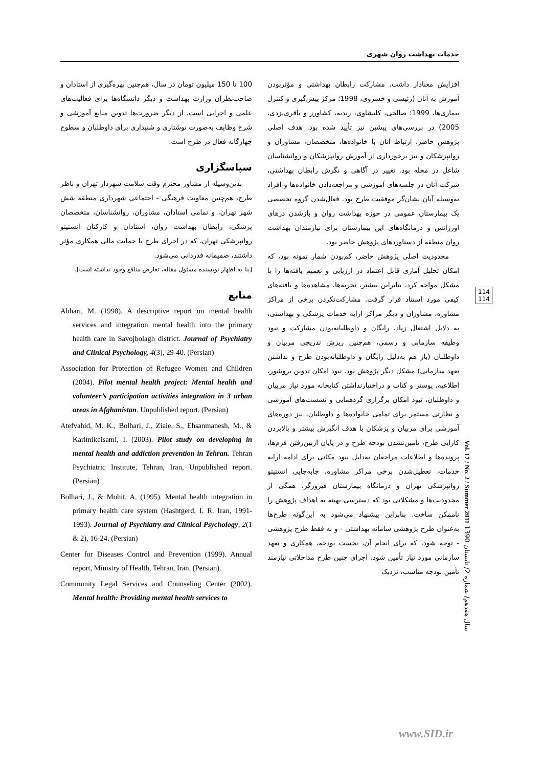خدمات بهداشت روان شهری
افزایش معنادار داشت. مشارکت رابطان بهداشتی و مؤثربودن آموزش به آنان (رئیسی و خسروی، 1998؛ مرکز پیش‌گیری و کنترل بیماری‌ها، 1999؛ صالحی، کلیشاوی، زندیه، کشاورز و باقری‌یزدی، 2005) در بررسی‌های پیشین نیز تأیید شده بود. هدف اصلی پژوهش حاضر، ارتباط آنان با خانواده‌ها، متخصصان، مشاوران و روانپزشکان و نیز برخورداری از آموزش روانپزشکان و روانشناسان شاغل در محله بود. تغییر در آگاهی و نگرش رابطان بهداشتی، شرکت آنان در جلسه‌های آموزشی و مراجعه‌دادن خانواده‌ها و افراد به‌وسیله آنان نشان‌گر موفقیت طرح بود. فعال‌شدن گروه تخصصی یک بیمارستان عمومی در حوزه بهداشت روان و بازشدن درهای اورژانس و درمانگاه‌های این بیمارستان برای نیازمندان بهداشت روان منطقه از دستاوردهای پژوهش حاضر بود.
محدودیت اصلی پژوهش حاضر، کم‌بودن شمار نمونه بود، که امکان تحلیل آماری قابل اعتماد در ارزیابی و تعمیم یافته‌ها را با مشکل مواجه کرد، بنابراین بیشتر، تجربه‌ها، مشاهده‌ها و یافته‌های کیفی مورد استناد قرار گرفت. مشارکت‌نکردن برخی از مراکز مشاوره، مشاوران و دیگر مراکز ارایه خدمات پزشکی و بهداشتی، به دلایل اشتغال زیاد، رایگان و داوطلبانه‌بودن مشارکت و نبود وظیفه سازمانی و رسمی، هم‌چنین ریزش تدریجی مربیان و داوطلبان (باز هم به‌دلیل رایگان و داوطلبانه‌بودن طرح و نداشتن تعهد سازمانی) مشکل دیگر پژوهش بود. نبود امکان تدوین بروشور، اطلاعیه، پوستر و کتاب و دراختیارنداشتن کتابخانه مورد نیاز مربیان و داوطلبان، نبود امکان برگزاری گردهمایی و نشست‌های آموزشی و نظارتی مستمر برای تمامی خانواده‌ها و داوطلبان، نیز دوره‌های آموزشی برای مربیان و پزشکان با هدف انگیزش بیشتر و بالابردن کارایی طرح، تأمین‌نشدن بودجه طرح و در پایان ازبین‌رفتن فرم‌ها، پرونده‌ها و اطلاعات مراجعان به‌دلیل نبود مکانی برای ادامه ارایه خدمات، تعطیل‌شدن برخی مراکز مشاوره، جابه‌جایی انستیتو روانپزشکی تهران و درمانگاه بیمارستان فیروزگر، همگی از محدودیت‌ها و مشکلاتی بود که دسترسی بهینه به اهداف پژوهش را ناممکن ساخت. بنابراین پیشنهاد می‌شود به این‌گونه طرح‌ها به‌عنوان طرح پژوهشی سامانه بهداشتی - و نه فقط طرح پژوهشی - توجه شود، که برای انجام آن، نخست بودجه، همکاری و تعهد سازمانی مورد نیاز تأمین شود. اجرای چنین طرح مداخلاتی نیازمند تأمین بودجه مناسب، نزدیک
100 تا 150 میلیون تومان در سال، هم‌چنین بهره‌گیری از استادان و صاحب‌نظران وزارت بهداشت و دیگر دانشگاه‌ها برای فعالیت‌های علمی و اجرایی است. از دیگر ضرورت‌ها تدوین منابع آموزشی و شرح وظایف به‌صورت نوشتاری و شنیداری برای داوطلبان و سطوح چهارگانه فعال در طرح است.
سپاسگزاری
بدین‌وسیله از مشاور محترم وقت سلامت شهردار تهران و ناظر طرح، هم‌چنین معاونت فرهنگی - اجتماعی شهرداری منطقه شش شهر تهران، و تمامی استادان، مشاوران، روانشناسان، متخصصان پزشکی، رابطان بهداشت روان، استادان و کارکنان انستیتو روانپزشکی تهران، که در اجرای طرح یا حمایت مالی همکاری مؤثر داشتند، صمیمانه قدردانی می‌شود.
[بنا به اظهار نویسنده مسئول مقاله، تعارض منافع وجود نداشته است].
منابع
Abhari, M. (1998). A descriptive report on mental health services and integration mental health into the primary health care in Savojbolagh district. Journal of Psychiatry and Clinical Psychology, 4(3), 29-40. (Persian)
Association for Protection of Refugee Women and Children (2004). Pilot mental health project: Mental health and volunteer’s participation activities integration in 3 urban areas in Afghanistan. Unpublished report. (Persian)
Atefvahid, M. K., Bolhari, J., Ziaie, S., Ehsanmanesh, M., & Karimikeisami, I. (2003). Pilot study on developing in mental health and addiction prevention in Tehran. Tehran Psychiatric Institute, Tehran, Iran, Unpublished report. (Persian)
Bolhari, J., & Mohit, A. (1995). Mental health integration in primary health care system (Hashtgerd, I. R. Iran, 1991-1993). Journal of Psychiatry and Clinical Psychology, 2(1 & 2), 16-24. (Persian)
Center for Diseases Control and Prevention (1999). Annual report, Ministry of Health, Tehran, Iran. (Persian).
Community Legal Services and Counseling Center (2002). Mental health: Providing mental health services to
114
114
Vol. 17 / No. 2 / Summer 2011 سال هفدهم/ شماره 2/ تابستان 1390
www.SID.ir